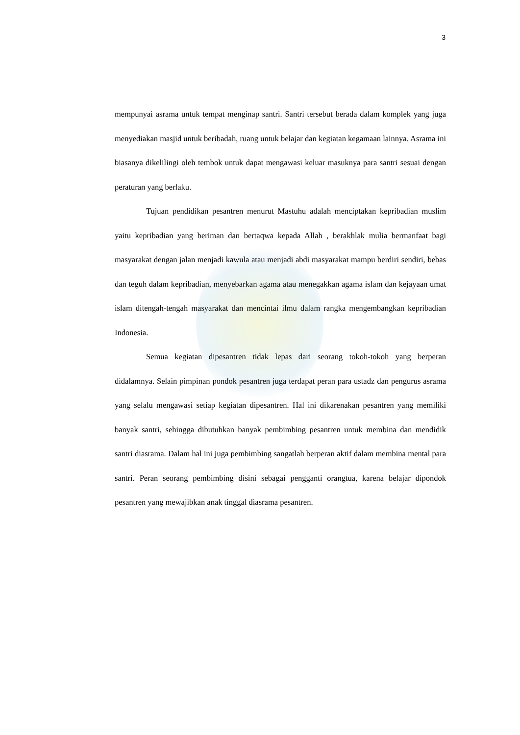3
mempunyai asrama untuk tempat menginap santri. Santri tersebut berada dalam komplek yang juga menyediakan masjid untuk beribadah, ruang untuk belajar dan kegiatan kegamaan lainnya. Asrama ini biasanya dikelilingi oleh tembok untuk dapat mengawasi keluar masuknya para santri sesuai dengan peraturan yang berlaku.
Tujuan pendidikan pesantren menurut Mastuhu adalah menciptakan kepribadian muslim yaitu kepribadian yang beriman dan bertaqwa kepada Allah , berakhlak mulia bermanfaat bagi masyarakat dengan jalan menjadi kawula atau menjadi abdi masyarakat mampu berdiri sendiri, bebas dan teguh dalam kepribadian, menyebarkan agama atau menegakkan agama islam dan kejayaan umat islam ditengah-tengah masyarakat dan mencintai ilmu dalam rangka mengembangkan kepribadian Indonesia.
Semua kegiatan dipesantren tidak lepas dari seorang tokoh-tokoh yang berperan didalamnya. Selain pimpinan pondok pesantren juga terdapat peran para ustadz dan pengurus asrama yang selalu mengawasi setiap kegiatan dipesantren. Hal ini dikarenakan pesantren yang memiliki banyak santri, sehingga dibutuhkan banyak pembimbing pesantren untuk membina dan mendidik santri diasrama. Dalam hal ini juga pembimbing sangatlah berperan aktif dalam membina mental para santri. Peran seorang pembimbing disini sebagai pengganti orangtua, karena belajar dipondok pesantren yang mewajibkan anak tinggal diasrama pesantren.